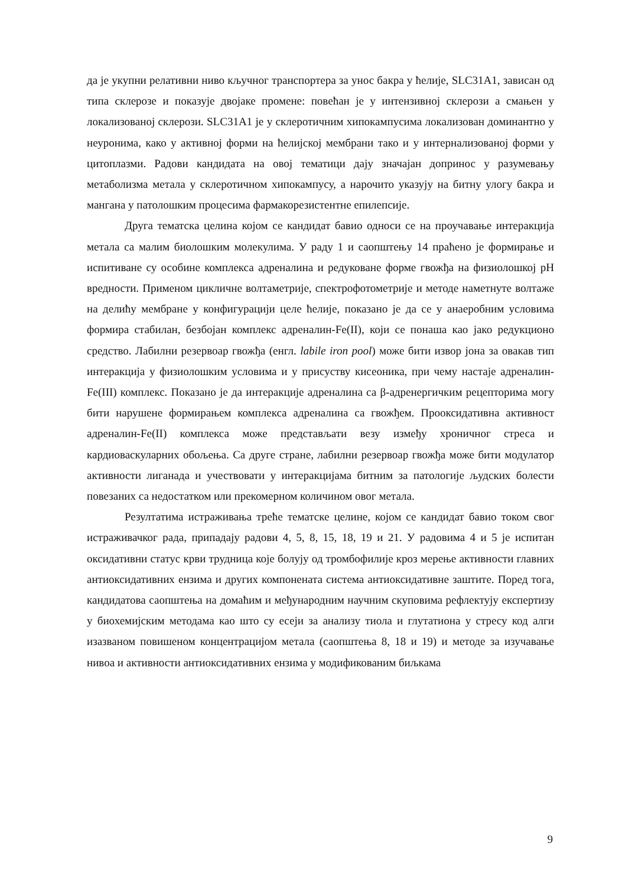да је укупни релативни ниво кључног транспортера за унос бакра у ћелије, SLC31A1, зависан од типа склерозе и показује двојаке промене: повећан је у интензивној склерози а смањен у локализованој склерози. SLC31A1 је у склеротичним хипокампусима локализован доминантно у неуронима, како у активној форми на ћелијској мембрани тако и у интернализованој форми у цитоплазми. Радови кандидата на овој тематици дају значајан допринос у разумевању метаболизма метала у склеротичном хипокампусу, а нарочито указују на битну улогу бакра и мангана у патолошким процесима фармакорезистентне епилепсије.
Друга тематска целина којом се кандидат бавио односи се на проучавање интеракција метала са малим биолошким молекулима. У раду 1 и саопштењу 14 праћено је формирање и испитиване су особине комплекса адреналина и редуковане форме гвожђа на физиолошкој pH вредности. Применом цикличне волтаметрије, спектрофотометрије и методе наметнуте волтаже на делићу мембране у конфигурацији целе ћелије, показано је да се у анаеробним условима формира стабилан, безбојан комплекс адреналин-Fe(II), који се понаша као јако редукционо средство. Лабилни резервоар гвожђа (енгл. labile iron pool) може бити извор јона за овакав тип интеракција у физиолошким условима и у присуству кисеоника, при чему настаје адреналин-Fe(III) комплекс. Показано је да интеракције адреналина са β-адренергичким рецепторима могу бити нарушене формирањем комплекса адреналина са гвожђем. Прооксидативна активност адреналин-Fe(II) комплекса може представљати везу између хроничног стреса и кардиоваскуларних обољења. Са друге стране, лабилни резервоар гвожђа може бити модулатор активности лиганада и учествовати у интеракцијама битним за патологије људских болести повезаних са недостатком или прекомерном количином овог метала.
Резултатима истраживања треће тематске целине, којом се кандидат бавио током свог истраживачког рада, припадају радови 4, 5, 8, 15, 18, 19 и 21. У радовима 4 и 5 је испитан оксидативни статус крви трудница које болују од тромбофилије кроз мерење активности главних антиоксидативних ензима и других компонената система антиоксидативне заштите. Поред тога, кандидатова саопштења на домаћим и међународним научним скуповима рефлектују експертизу у биохемијским методама као што су есеји за анализу тиола и глутатиона у стресу код алги изазваном повишеном концентрацијом метала (саопштења 8, 18 и 19) и методе за изучавање нивоа и активности антиоксидативних ензима у модификованим биљкама
9